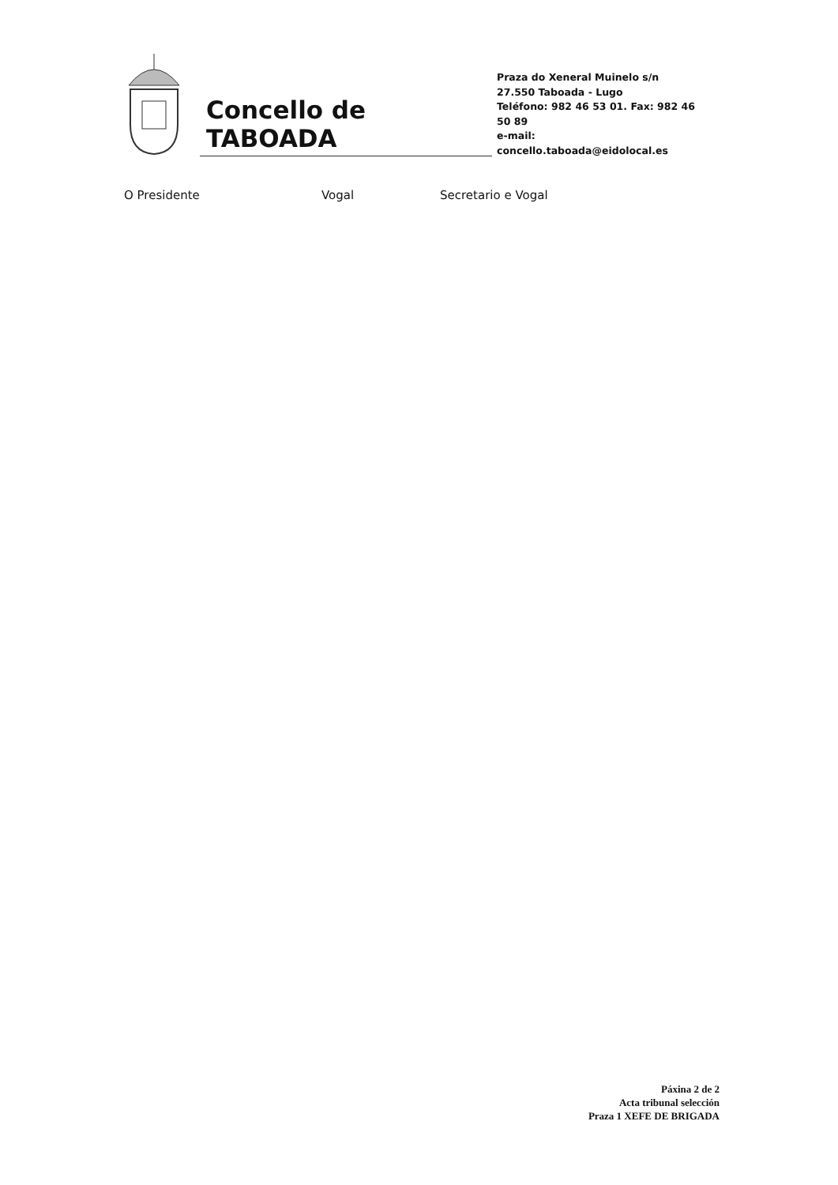Concello de TABOADA
Praza do Xeneral Muinelo s/n
27.550 Taboada - Lugo
Teléfono: 982 46 53 01. Fax: 982 46 50 89
e-mail: concello.taboada@eidolocal.es
O Presidente Vogal Secretario e Vogal
Páxina 2 de 2
Acta tribunal selección
Praza 1 XEFE DE BRIGADA